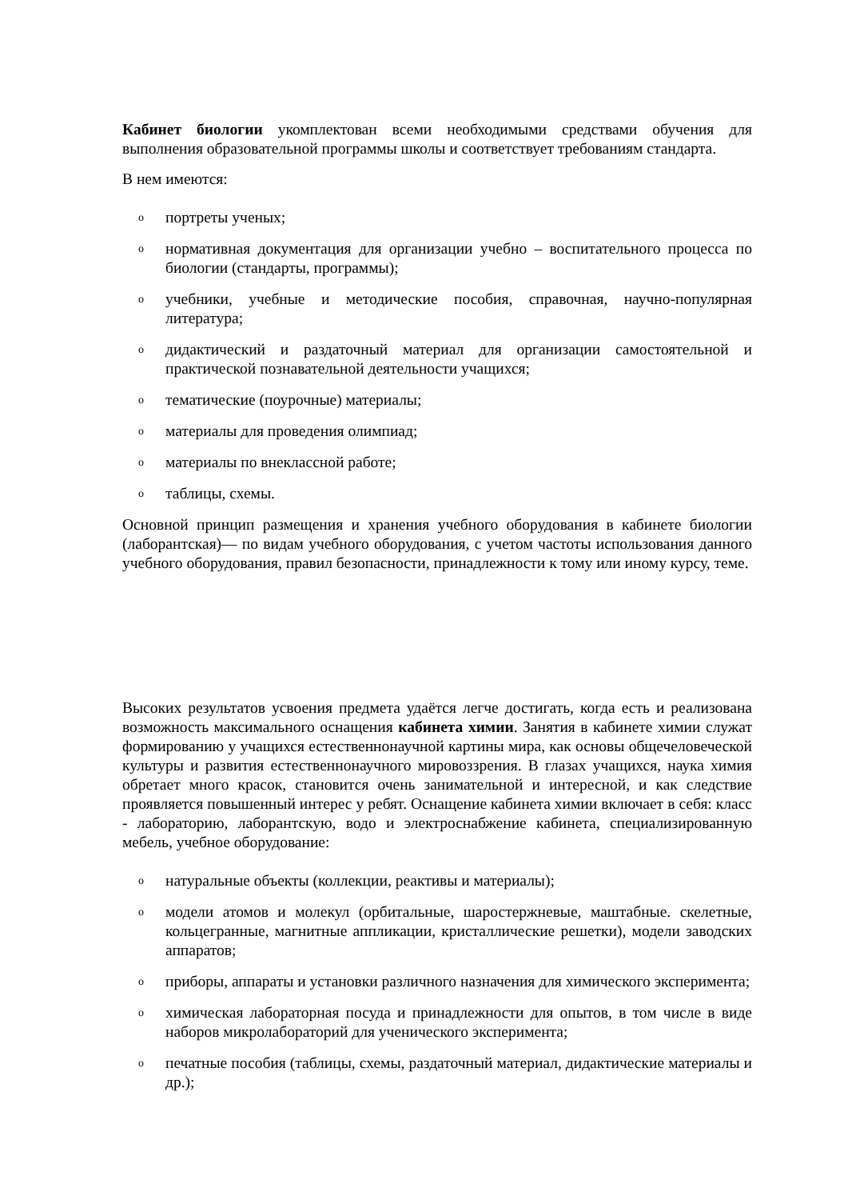Кабинет биологии укомплектован всеми необходимыми средствами обучения для выполнения образовательной программы школы и соответствует требованиям стандарта.
В нем имеются:
oпортреты ученых;
oнормативная документация для организации учебно – воспитательного процесса по биологии (стандарты, программы);
oучебники, учебные и методические пособия, справочная, научно-популярная литература;
oдидактический и раздаточный материал для организации самостоятельной и практической познавательной деятельности учащихся;
oтематические (поурочные) материалы;
oматериалы для проведения олимпиад;
oматериалы по внеклассной работе;
oтаблицы, схемы.
Основной принцип размещения и хранения учебного оборудования в кабинете биологии (лаборантская)— по видам учебного оборудования, с учетом частоты использования данного учебного оборудования, правил безопасности, принадлежности к тому или иному курсу, теме.
Высоких результатов усвоения предмета удаётся легче достигать, когда есть и реализована возможность максимального оснащения кабинета химии. Занятия в кабинете химии служат формированию у учащихся естественнонаучной картины мира, как основы общечеловеческой культуры и развития естественнонаучного мировоззрения. В глазах учащихся, наука химия обретает много красок, становится очень занимательной и интересной, и как следствие проявляется повышенный интерес у ребят. Оснащение кабинета химии включает в себя: класс - лабораторию, лаборантскую, водо и электроснабжение кабинета, специализированную мебель, учебное оборудование:
oнатуральные объекты (коллекции, реактивы и материалы);
oмодели атомов и молекул (орбитальные, шаростержневые, маштабные. скелетные, кольцегранные, магнитные аппликации, кристаллические решетки), модели заводских аппаратов;
oприборы, аппараты и установки различного назначения для химического эксперимента;
oхимическая лабораторная посуда и принадлежности для опытов, в том числе в виде наборов микролабораторий для ученического эксперимента;
oпечатные пособия (таблицы, схемы, раздаточный материал, дидактические материалы и др.);